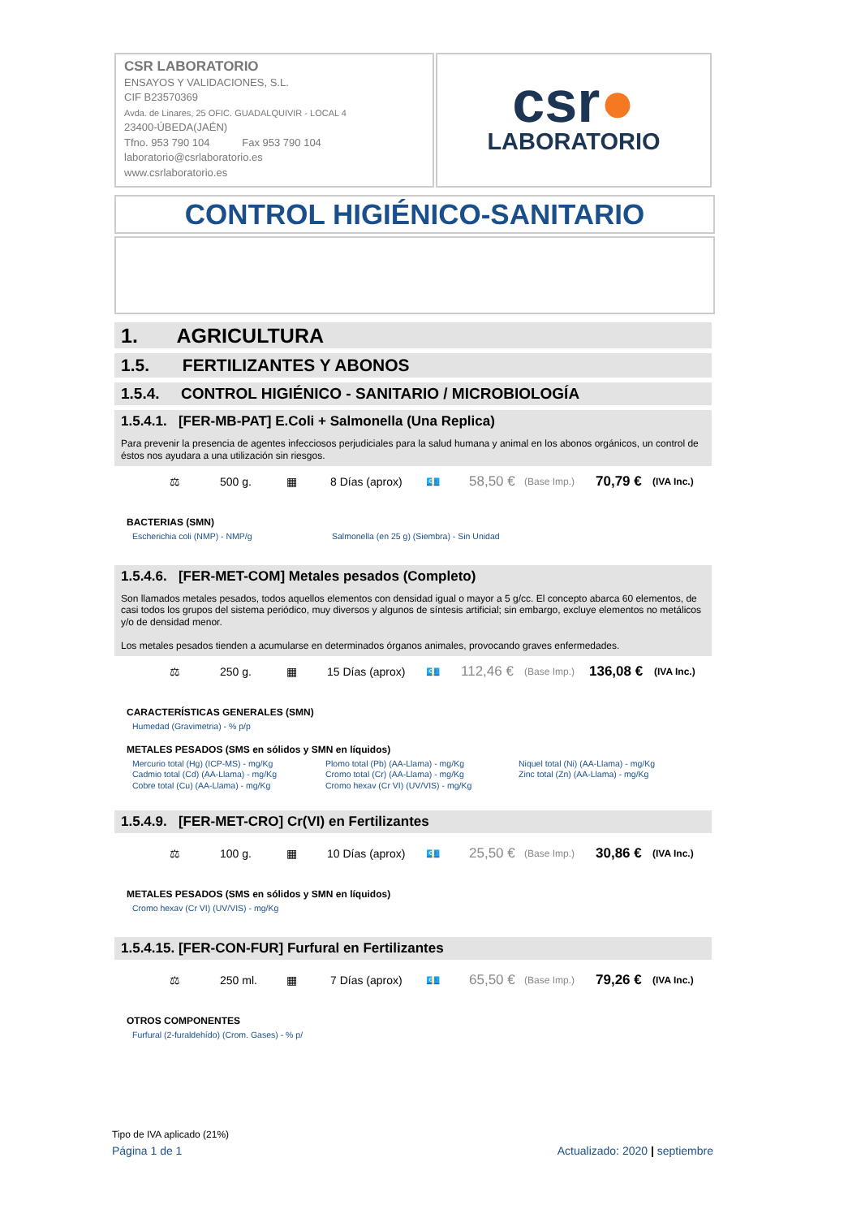CSR LABORATORIO
ENSAYOS Y VALIDACIONES, S.L.
CIF B23570369
Avda. de Linares, 25 OFIC. GUADALQUIVIR - LOCAL 4
23400-ÚBEDA(JAÉN)
Tfno. 953 790 104 Fax 953 790 104
laboratorio@csrlaboratorio.es
www.csrlaboratorio.es
csr●
LABORATORIO
CONTROL HIGIÉNICO-SANITARIO
1. AGRICULTURA
1.5. FERTILIZANTES Y ABONOS
1.5.4. CONTROL HIGIÉNICO - SANITARIO / MICROBIOLOGÍA
1.5.4.1. [FER-MB-PAT] E.Coli + Salmonella (Una Replica)
Para prevenir la presencia de agentes infecciosos perjudiciales para la salud humana y animal en los abonos orgánicos, un control de éstos nos ayudara a una utilización sin riesgos.
⚖ 500 g. ▦ 8 Días (aprox) 💶 58,50 € (Base Imp.) 70,79 € (IVA Inc.)
BACTERIAS (SMN)
Escherichia coli (NMP) - NMP/g Salmonella (en 25 g) (Siembra) - Sin Unidad
1.5.4.6. [FER-MET-COM] Metales pesados (Completo)
Son llamados metales pesados, todos aquellos elementos con densidad igual o mayor a 5 g/cc. El concepto abarca 60 elementos, de casi todos los grupos del sistema periódico, muy diversos y algunos de síntesis artificial; sin embargo, excluye elementos no metálicos y/o de densidad menor.
Los metales pesados tienden a acumularse en determinados órganos animales, provocando graves enfermedades.
⚖ 250 g. ▦ 15 Días (aprox) 💶 112,46 € (Base Imp.) 136,08 € (IVA Inc.)
CARACTERÍSTICAS GENERALES (SMN)
Humedad (Gravimetria) - % p/p
METALES PESADOS (SMS en sólidos y SMN en líquidos)
Mercurio total (Hg) (ICP-MS) - mg/Kg
Cadmio total (Cd) (AA-Llama) - mg/Kg
Cobre total (Cu) (AA-Llama) - mg/Kg
Plomo total (Pb) (AA-Llama) - mg/Kg
Cromo total (Cr) (AA-Llama) - mg/Kg
Cromo hexav (Cr VI) (UV/VIS) - mg/Kg
Niquel total (Ni) (AA-Llama) - mg/Kg
Zinc total (Zn) (AA-Llama) - mg/Kg
1.5.4.9. [FER-MET-CRO] Cr(VI) en Fertilizantes
⚖ 100 g. ▦ 10 Días (aprox) 💶 25,50 € (Base Imp.) 30,86 € (IVA Inc.)
METALES PESADOS (SMS en sólidos y SMN en líquidos)
Cromo hexav (Cr VI) (UV/VIS) - mg/Kg
1.5.4.15. [FER-CON-FUR] Furfural en Fertilizantes
⚖ 250 ml. ▦ 7 Días (aprox) 💶 65,50 € (Base Imp.) 79,26 € (IVA Inc.)
OTROS COMPONENTES
Furfural (2-furaldehído) (Crom. Gases) - % p/
Tipo de IVA aplicado (21%)
Página 1 de 1 Actualizado: 2020 | septiembre